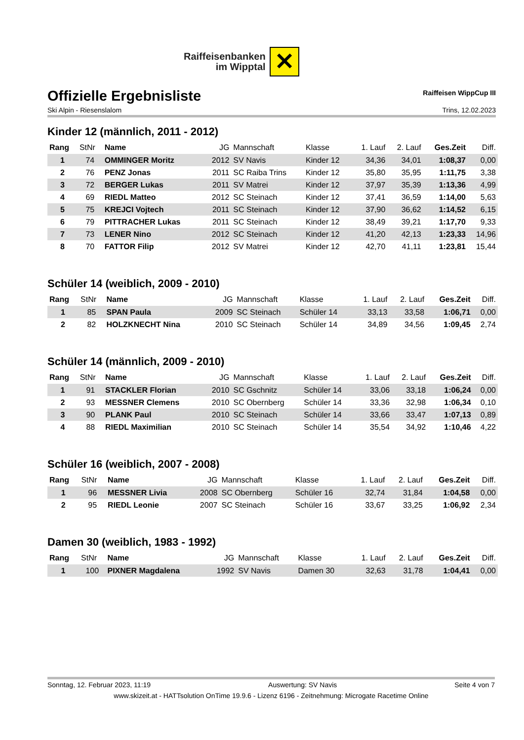Raiffeisenbanken
im Wipptal
✕
Offizielle Ergebnisliste Raiffeisen WippCup III
Ski Alpin - Riesenslalom Trins, 12.02.2023
Kinder 12 (männlich, 2011 - 2012)
| Rang | StNr | Name | JG | Mannschaft | Klasse | 1. Lauf | 2. Lauf | Ges.Zeit | Diff. |
| --- | --- | --- | --- | --- | --- | --- | --- | --- | --- |
| 1 | 74 | OMMINGER Moritz | 2012 | SV Navis | Kinder 12 | 34,36 | 34,01 | 1:08,37 | 0,00 |
| 2 | 76 | PENZ Jonas | 2011 | SC Raiba Trins | Kinder 12 | 35,80 | 35,95 | 1:11,75 | 3,38 |
| 3 | 72 | BERGER Lukas | 2011 | SV Matrei | Kinder 12 | 37,97 | 35,39 | 1:13,36 | 4,99 |
| 4 | 69 | RIEDL Matteo | 2012 | SC Steinach | Kinder 12 | 37,41 | 36,59 | 1:14,00 | 5,63 |
| 5 | 75 | KREJCI Vojtech | 2011 | SC Steinach | Kinder 12 | 37,90 | 36,62 | 1:14,52 | 6,15 |
| 6 | 79 | PITTRACHER Lukas | 2011 | SC Steinach | Kinder 12 | 38,49 | 39,21 | 1:17,70 | 9,33 |
| 7 | 73 | LENER Nino | 2012 | SC Steinach | Kinder 12 | 41,20 | 42,13 | 1:23,33 | 14,96 |
| 8 | 70 | FATTOR Filip | 2012 | SV Matrei | Kinder 12 | 42,70 | 41,11 | 1:23,81 | 15,44 |
Schüler 14 (weiblich, 2009 - 2010)
| Rang | StNr | Name | JG | Mannschaft | Klasse | 1. Lauf | 2. Lauf | Ges.Zeit | Diff. |
| --- | --- | --- | --- | --- | --- | --- | --- | --- | --- |
| 1 | 85 | SPAN Paula | 2009 | SC Steinach | Schüler 14 | 33,13 | 33,58 | 1:06,71 | 0,00 |
| 2 | 82 | HOLZKNECHT Nina | 2010 | SC Steinach | Schüler 14 | 34,89 | 34,56 | 1:09,45 | 2,74 |
Schüler 14 (männlich, 2009 - 2010)
| Rang | StNr | Name | JG | Mannschaft | Klasse | 1. Lauf | 2. Lauf | Ges.Zeit | Diff. |
| --- | --- | --- | --- | --- | --- | --- | --- | --- | --- |
| 1 | 91 | STACKLER Florian | 2010 | SC Gschnitz | Schüler 14 | 33,06 | 33,18 | 1:06,24 | 0,00 |
| 2 | 93 | MESSNER Clemens | 2010 | SC Obernberg | Schüler 14 | 33,36 | 32,98 | 1:06,34 | 0,10 |
| 3 | 90 | PLANK Paul | 2010 | SC Steinach | Schüler 14 | 33,66 | 33,47 | 1:07,13 | 0,89 |
| 4 | 88 | RIEDL Maximilian | 2010 | SC Steinach | Schüler 14 | 35,54 | 34,92 | 1:10,46 | 4,22 |
Schüler 16 (weiblich, 2007 - 2008)
| Rang | StNr | Name | JG | Mannschaft | Klasse | 1. Lauf | 2. Lauf | Ges.Zeit | Diff. |
| --- | --- | --- | --- | --- | --- | --- | --- | --- | --- |
| 1 | 96 | MESSNER Livia | 2008 | SC Obernberg | Schüler 16 | 32,74 | 31,84 | 1:04,58 | 0,00 |
| 2 | 95 | RIEDL Leonie | 2007 | SC Steinach | Schüler 16 | 33,67 | 33,25 | 1:06,92 | 2,34 |
Damen 30 (weiblich, 1983 - 1992)
| Rang | StNr | Name | JG | Mannschaft | Klasse | 1. Lauf | 2. Lauf | Ges.Zeit | Diff. |
| --- | --- | --- | --- | --- | --- | --- | --- | --- | --- |
| 1 | 100 | PIXNER Magdalena | 1992 | SV Navis | Damen 30 | 32,63 | 31,78 | 1:04,41 | 0,00 |
Sonntag, 12. Februar 2023, 11:19 Auswertung: SV Navis Seite 4 von 7
www.skizeit.at - HATTsolution OnTime 19.9.6 - Lizenz 6196 - Zeitnehmung: Microgate Racetime Online